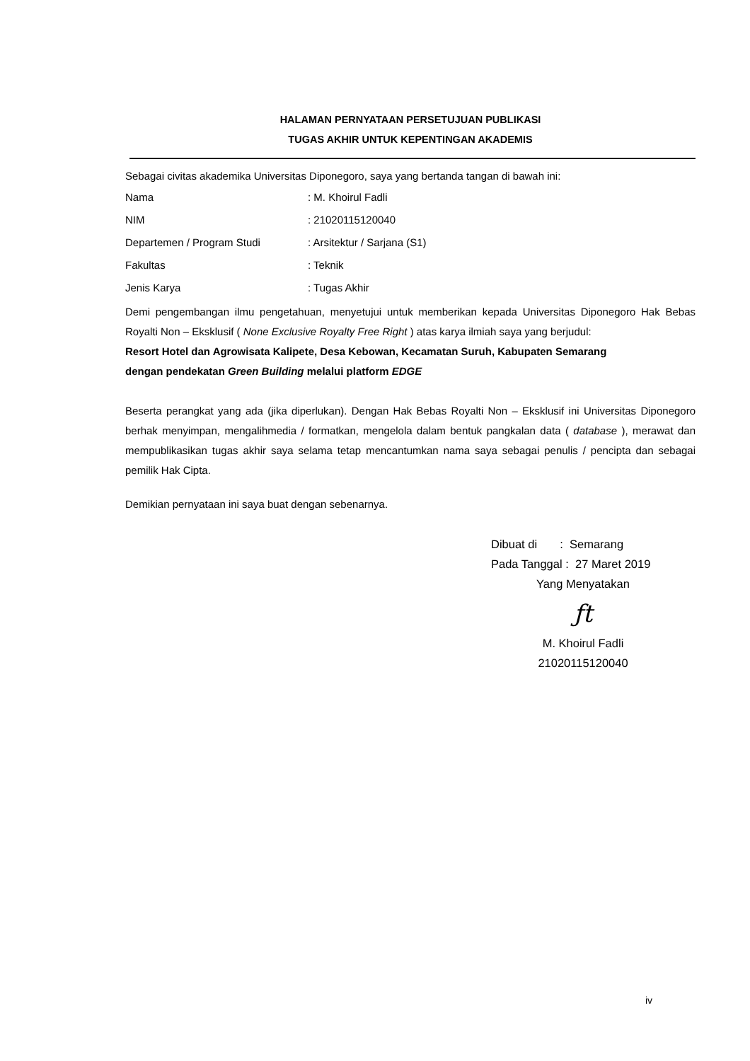HALAMAN PERNYATAAN PERSETUJUAN PUBLIKASI
TUGAS AKHIR UNTUK KEPENTINGAN AKADEMIS
Sebagai civitas akademika Universitas Diponegoro, saya yang bertanda tangan di bawah ini:
Nama: M. Khoirul Fadli
NIM: 21020115120040
Departemen / Program Studi: Arsitektur / Sarjana (S1)
Fakultas: Teknik
Jenis Karya: Tugas Akhir
Demi pengembangan ilmu pengetahuan, menyetujui untuk memberikan kepada Universitas Diponegoro Hak Bebas Royalti Non – Eksklusif ( None Exclusive Royalty Free Right ) atas karya ilmiah saya yang berjudul:
Resort Hotel dan Agrowisata Kalipete, Desa Kebowan, Kecamatan Suruh, Kabupaten Semarang
dengan pendekatan Green Building melalui platform EDGE
Beserta perangkat yang ada (jika diperlukan). Dengan Hak Bebas Royalti Non – Eksklusif ini Universitas Diponegoro berhak menyimpan, mengalihmedia / formatkan, mengelola dalam bentuk pangkalan data ( database ), merawat dan mempublikasikan tugas akhir saya selama tetap mencantumkan nama saya sebagai penulis / pencipta dan sebagai pemilik Hak Cipta.
Demikian pernyataan ini saya buat dengan sebenarnya.
Dibuat di : Semarang
Pada Tanggal : 27 Maret 2019
Yang Menyatakan
ƒt
M. Khoirul Fadli
21020115120040
iv